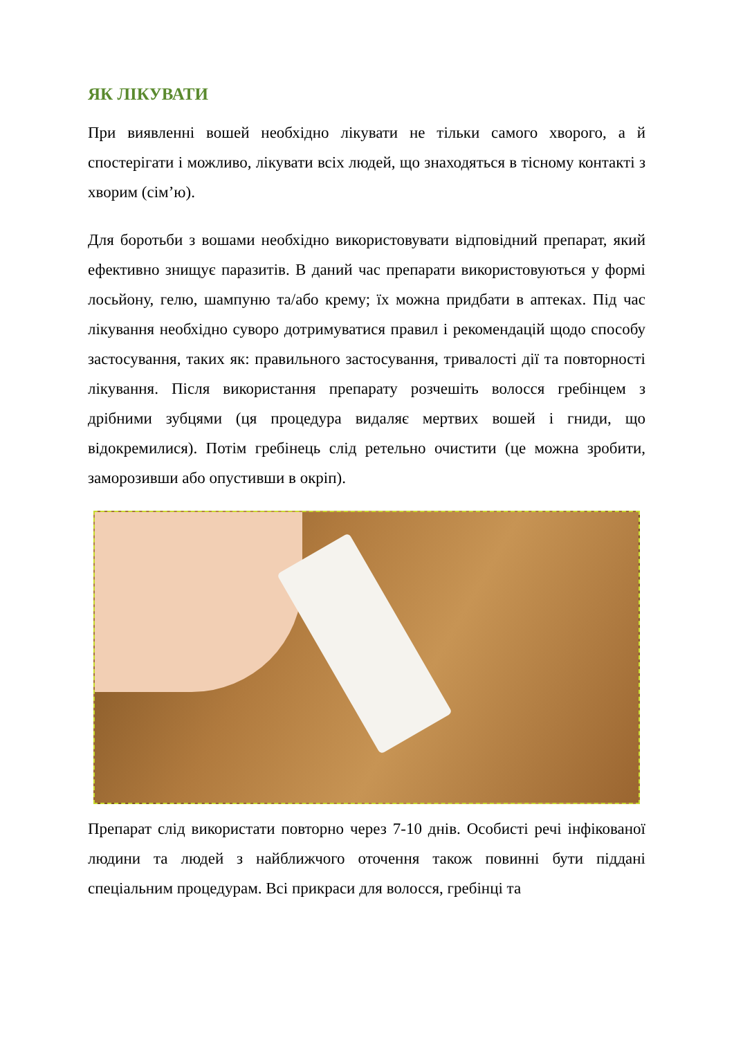ЯК ЛІКУВАТИ
При виявленні вошей необхідно лікувати не тільки самого хворого, а й спостерігати і можливо, лікувати всіх людей, що знаходяться в тісному контакті з хворим (сім’ю).
Для боротьби з вошами необхідно використовувати відповідний препарат, який ефективно знищує паразитів. В даний час препарати використовуються у формі лосьйону, гелю, шампуню та/або крему; їх можна придбати в аптеках. Під час лікування необхідно суворо дотримуватися правил і рекомендацій щодо способу застосування, таких як: правильного застосування, тривалості дії та повторності лікування. Після використання препарату розчешіть волосся гребінцем з дрібними зубцями (ця процедура видаляє мертвих вошей і гниди, що відокремилися). Потім гребінець слід ретельно очистити (це можна зробити, заморозивши або опустивши в окріп).
Препарат слід використати повторно через 7-10 днів. Особисті речі інфікованої людини та людей з найближчого оточення також повинні бути піддані спеціальним процедурам. Всі прикраси для волосся, гребінці та